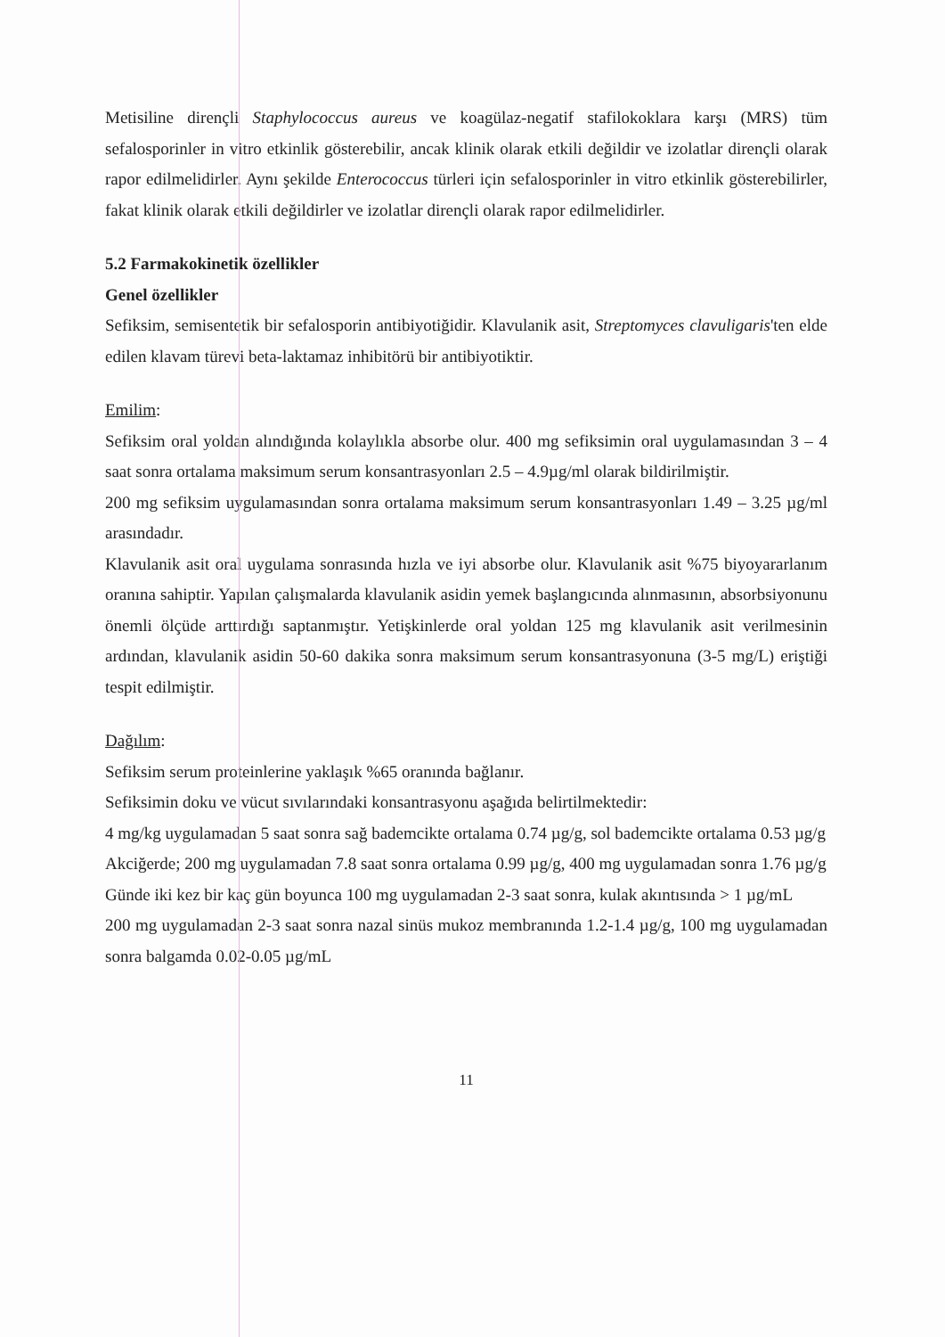Metisiline dirençli Staphylococcus aureus ve koagülaz-negatif stafilokoklara karşı (MRS) tüm sefalosporinler in vitro etkinlik gösterebilir, ancak klinik olarak etkili değildir ve izolatlar dirençli olarak rapor edilmelidirler. Aynı şekilde Enterococcus türleri için sefalosporinler in vitro etkinlik gösterebilirler, fakat klinik olarak etkili değildirler ve izolatlar dirençli olarak rapor edilmelidirler.
5.2 Farmakokinetik özellikler
Genel özellikler
Sefiksim, semisentetik bir sefalosporin antibiyotiğidir. Klavulanik asit, Streptomyces clavuligaris'ten elde edilen klavam türevi beta-laktamaz inhibitörü bir antibiyotiktir.
Emilim:
Sefiksim oral yoldan alındığında kolaylıkla absorbe olur. 400 mg sefiksimin oral uygulamasından 3 – 4 saat sonra ortalama maksimum serum konsantrasyonları 2.5 – 4.9µg/ml olarak bildirilmiştir.
200 mg sefiksim uygulamasından sonra ortalama maksimum serum konsantrasyonları 1.49 – 3.25 µg/ml arasındadır.
Klavulanik asit oral uygulama sonrasında hızla ve iyi absorbe olur. Klavulanik asit %75 biyoyararlanım oranına sahiptir. Yapılan çalışmalarda klavulanik asidin yemek başlangıcında alınmasının, absorbsiyonunu önemli ölçüde arttırdığı saptanmıştır. Yetişkinlerde oral yoldan 125 mg klavulanik asit verilmesinin ardından, klavulanik asidin 50-60 dakika sonra maksimum serum konsantrasyonuna (3-5 mg/L) eriştiği tespit edilmiştir.
Dağılım:
Sefiksim serum proteinlerine yaklaşık %65 oranında bağlanır.
Sefiksimin doku ve vücut sıvılarındaki konsantrasyonu aşağıda belirtilmektedir:
4 mg/kg uygulamadan 5 saat sonra sağ bademcikte ortalama 0.74 µg/g, sol bademcikte ortalama 0.53 µg/g
Akciğerde; 200 mg uygulamadan 7.8 saat sonra ortalama 0.99 µg/g, 400 mg uygulamadan sonra 1.76 µg/g
Günde iki kez bir kaç gün boyunca 100 mg uygulamadan 2-3 saat sonra, kulak akıntısında > 1 µg/mL
200 mg uygulamadan 2-3 saat sonra nazal sinüs mukoz membranında 1.2-1.4 µg/g, 100 mg uygulamadan sonra balgamda 0.02-0.05 µg/mL
11